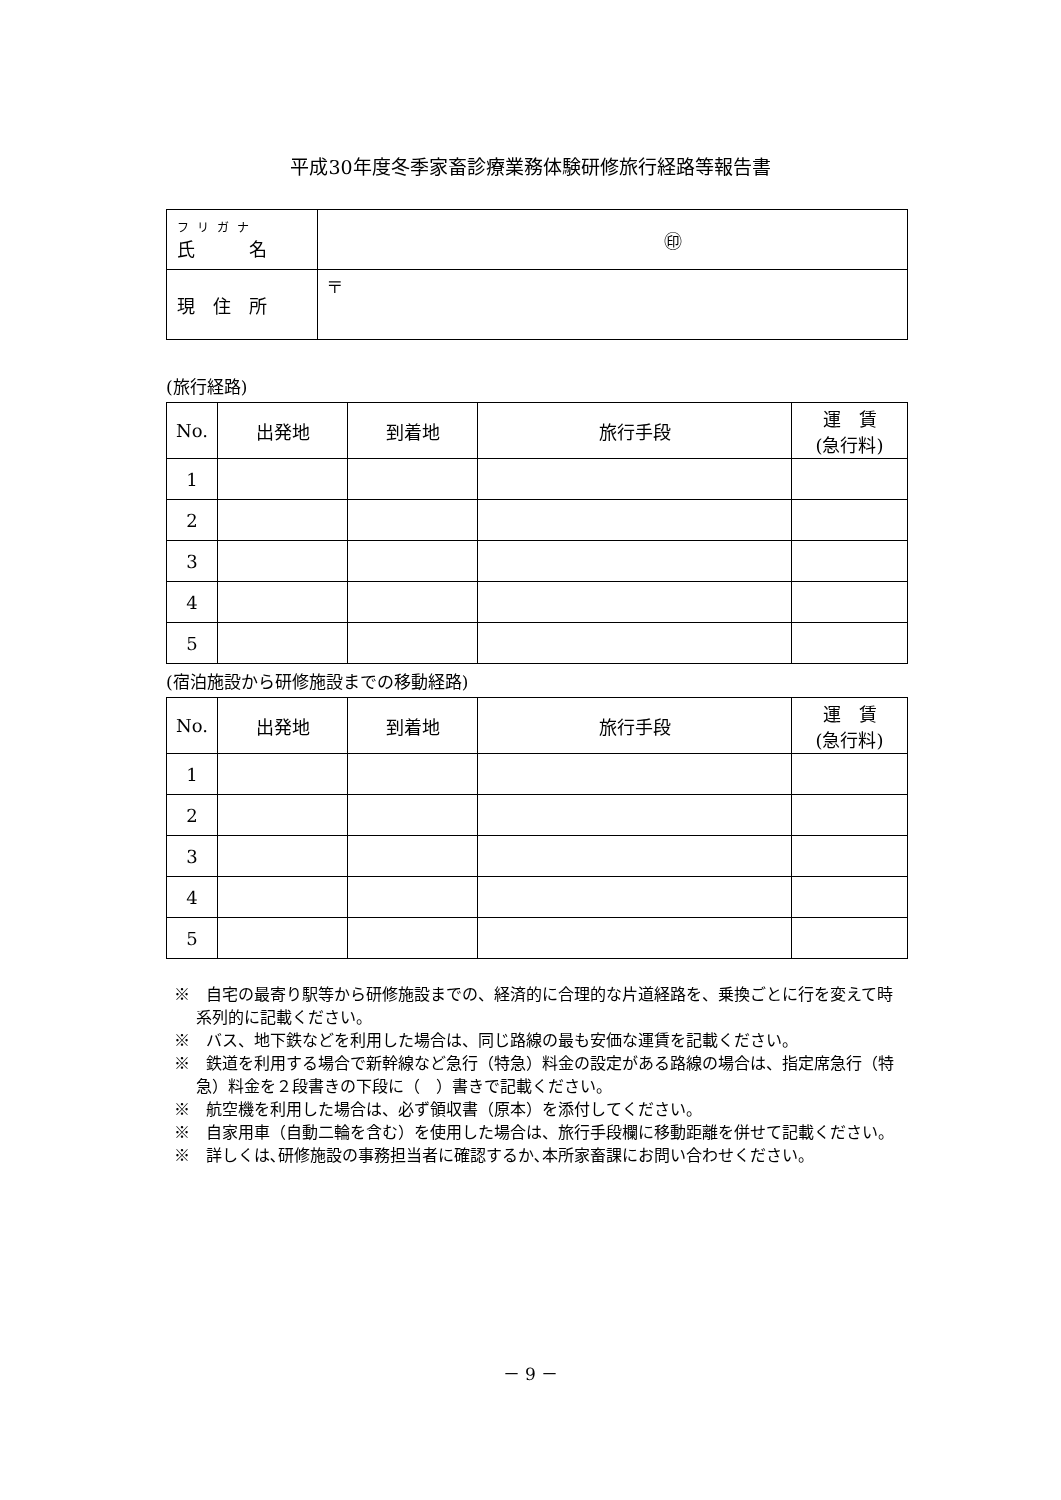平成30年度冬季家畜診療業務体験研修旅行経路等報告書
| フリガナ 氏 名 | ㊞ |
| 現 住 所 | 〒 |
(旅行経路)
| No. | 出発地 | 到着地 | 旅行手段 | 運 賃 (急行料) |
| --- | --- | --- | --- | --- |
| 1 | | | | |
| 2 | | | | |
| 3 | | | | |
| 4 | | | | |
| 5 | | | | |
(宿泊施設から研修施設までの移動経路)
| No. | 出発地 | 到着地 | 旅行手段 | 運 賃 (急行料) |
| --- | --- | --- | --- | --- |
| 1 | | | | |
| 2 | | | | |
| 3 | | | | |
| 4 | | | | |
| 5 | | | | |
※　自宅の最寄り駅等から研修施設までの、経済的に合理的な片道経路を、乗換ごとに行を変えて時系列的に記載ください。
※　バス、地下鉄などを利用した場合は、同じ路線の最も安価な運賃を記載ください。
※　鉄道を利用する場合で新幹線など急行（特急）料金の設定がある路線の場合は、指定席急行（特急）料金を２段書きの下段に（　）書きで記載ください。
※　航空機を利用した場合は、必ず領収書（原本）を添付してください。
※　自家用車（自動二輪を含む）を使用した場合は、旅行手段欄に移動距離を併せて記載ください。
※　詳しくは､研修施設の事務担当者に確認するか､本所家畜課にお問い合わせください。
－ 9 －